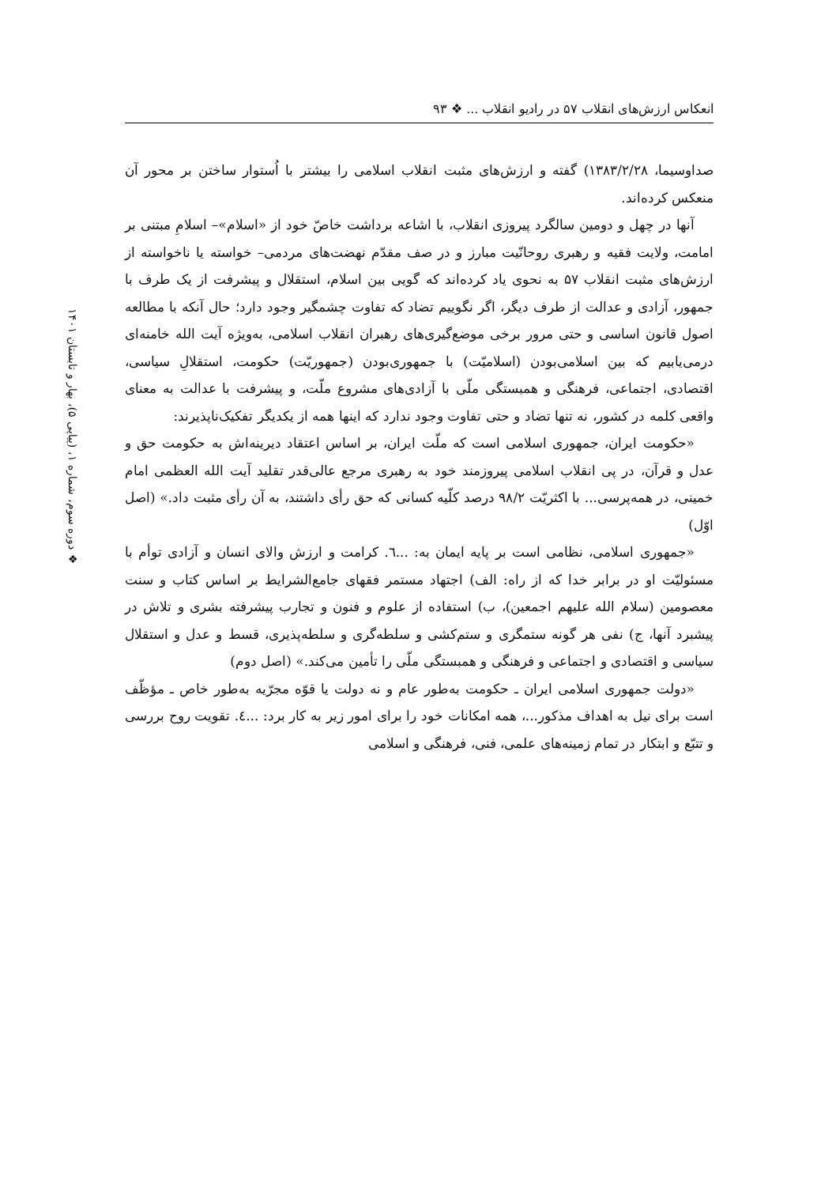انعکاس ارزش‌های انقلاب ۵۷ در رادیو انقلاب ... ❖ ۹۳
❖ دوره سوم، شماره ۱، (پیاپی ۵)، بهار و تابستان ۱۴۰۱
صداوسیما، ۱۳۸۳/۲/۲۸) گفته و ارزش‌های مثبت انقلاب اسلامی را بیشتر با اُستوار ساختن بر محور آن منعکس کرده‌اند.
آنها در چهل و دومین سالگرد پیروزی انقلاب، با اشاعه برداشت خاصّ خود از «اسلام»– اسلامِ مبتنی بر امامت، ولایت فقیه و رهبری روحانّیت مبارز و در صف مقدّم نهضت‌های مردمی– خواسته یا ناخواسته از ارزش‌های مثبت انقلاب ۵۷ به نحوی یاد کرده‌اند که گویی بین اسلام، استقلال و پیشرفت از یک طرف با جمهور، آزادی و عدالت از طرف دیگر، اگر نگوییم تضاد که تفاوت چشمگیر وجود دارد؛ حال آنکه با مطالعه اصول قانون اساسی و حتی مرور برخی موضع‌گیری‌های رهبران انقلاب اسلامی، به‌ویژه آیت الله خامنه‌ای درمی‌یابیم که بین اسلامی‌بودن (اسلامیّت) با جمهوری‌بودن (جمهوریّت) حکومت، استقلالِ سیاسی، اقتصادی، اجتماعی، فرهنگی و همبستگی ملّی با آزادی‌های مشروع ملّت، و پیشرفت با عدالت به معنای واقعی کلمه در کشور، نه تنها تضاد و حتی تفاوت وجود ندارد که اینها همه از یکدیگر تفکیک‌ناپذیرند:
«حکومت ایران، جمهوری اسلامی است که ملّت ایران، بر اساس اعتقاد دیرینه‌اش به حکومت حق و عدل و قرآن، در پی انقلاب اسلامی پیروزمند خود به رهبری مرجع عالی‌قدر تقلید آیت الله العظمی امام خمینی، در همه‌پرسی... با اکثریّت ۹۸/۲ درصد کلّیه کسانی که حق رأی داشتند، به آن رأی مثبت داد.» (اصل اوّل)
«جمهوری اسلامی، نظامی است بر پایه ایمان به: ...٦. کرامت و ارزش والای انسان و آزادی توأم با مسئولیّت او در برابر خدا که از راه: الف) اجتهاد مستمر فقهای جامع‌الشرایط بر اساس کتاب و سنت معصومین (سلام الله علیهم اجمعین)، ب) استفاده از علوم و فنون و تجارب پیشرفته بشری و تلاش در پیشبرد آنها، ج) نفی هر گونه ستمگری و ستم‌کشی و سلطه‌گری و سلطه‌پذیری، قسط و عدل و استقلال سیاسی و اقتصادی و اجتماعی و فرهنگی و همبستگی ملّی را تأمین می‌کند.» (اصل دوم)
«دولت جمهوری اسلامی ایران ـ حکومت به‌طور عام و نه دولت یا قوّه مجرّیه به‌طور خاص ـ مؤظّف است برای نیل به اهداف مذکور...، همه امکانات خود را برای امور زیر به کار برد: ...٤. تقویت روح بررسی و تتبّع و ابتکار در تمام زمینه‌های علمی، فنی، فرهنگی و اسلامی